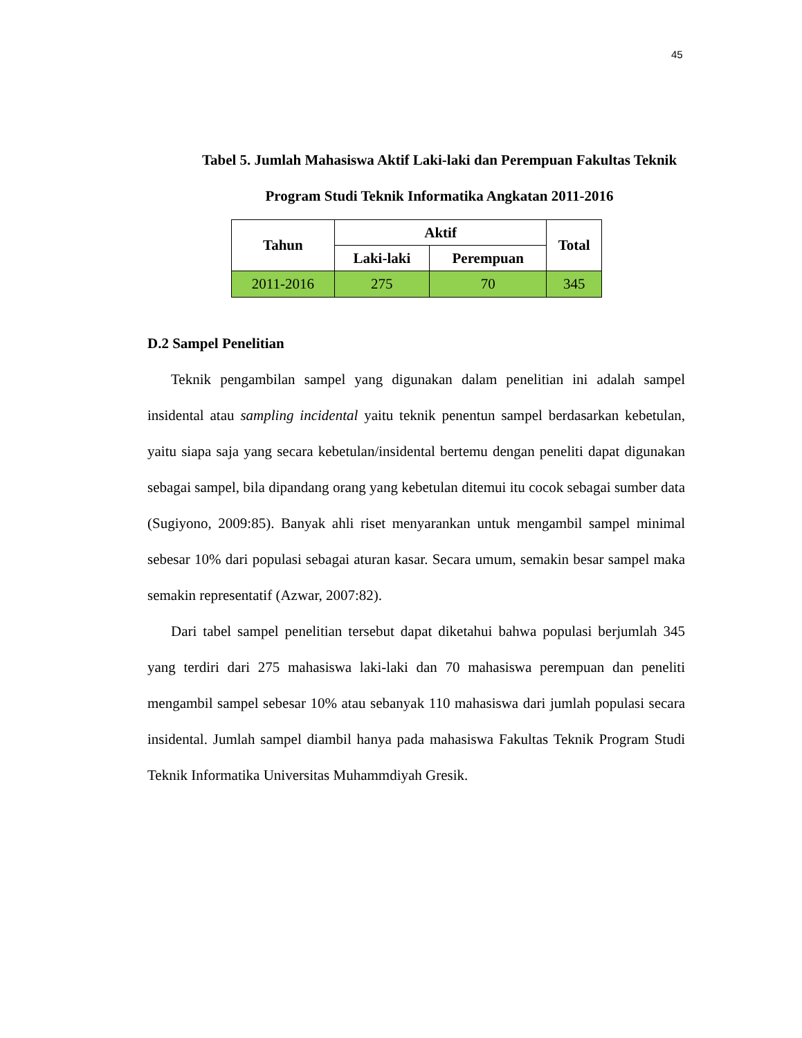45
Tabel 5. Jumlah Mahasiswa Aktif Laki-laki dan Perempuan Fakultas Teknik Program Studi Teknik Informatika Angkatan 2011-2016
| Tahun | Aktif | | Total |
| --- | --- | --- | --- |
| | Laki-laki | Perempuan | |
| 2011-2016 | 275 | 70 | 345 |
D.2 Sampel Penelitian
Teknik pengambilan sampel yang digunakan dalam penelitian ini adalah sampel insidental atau sampling incidental yaitu teknik penentun sampel berdasarkan kebetulan, yaitu siapa saja yang secara kebetulan/insidental bertemu dengan peneliti dapat digunakan sebagai sampel, bila dipandang orang yang kebetulan ditemui itu cocok sebagai sumber data (Sugiyono, 2009:85). Banyak ahli riset menyarankan untuk mengambil sampel minimal sebesar 10% dari populasi sebagai aturan kasar. Secara umum, semakin besar sampel maka semakin representatif (Azwar, 2007:82).
Dari tabel sampel penelitian tersebut dapat diketahui bahwa populasi berjumlah 345 yang terdiri dari 275 mahasiswa laki-laki dan 70 mahasiswa perempuan dan peneliti mengambil sampel sebesar 10% atau sebanyak 110 mahasiswa dari jumlah populasi secara insidental. Jumlah sampel diambil hanya pada mahasiswa Fakultas Teknik Program Studi Teknik Informatika Universitas Muhammdiyah Gresik.